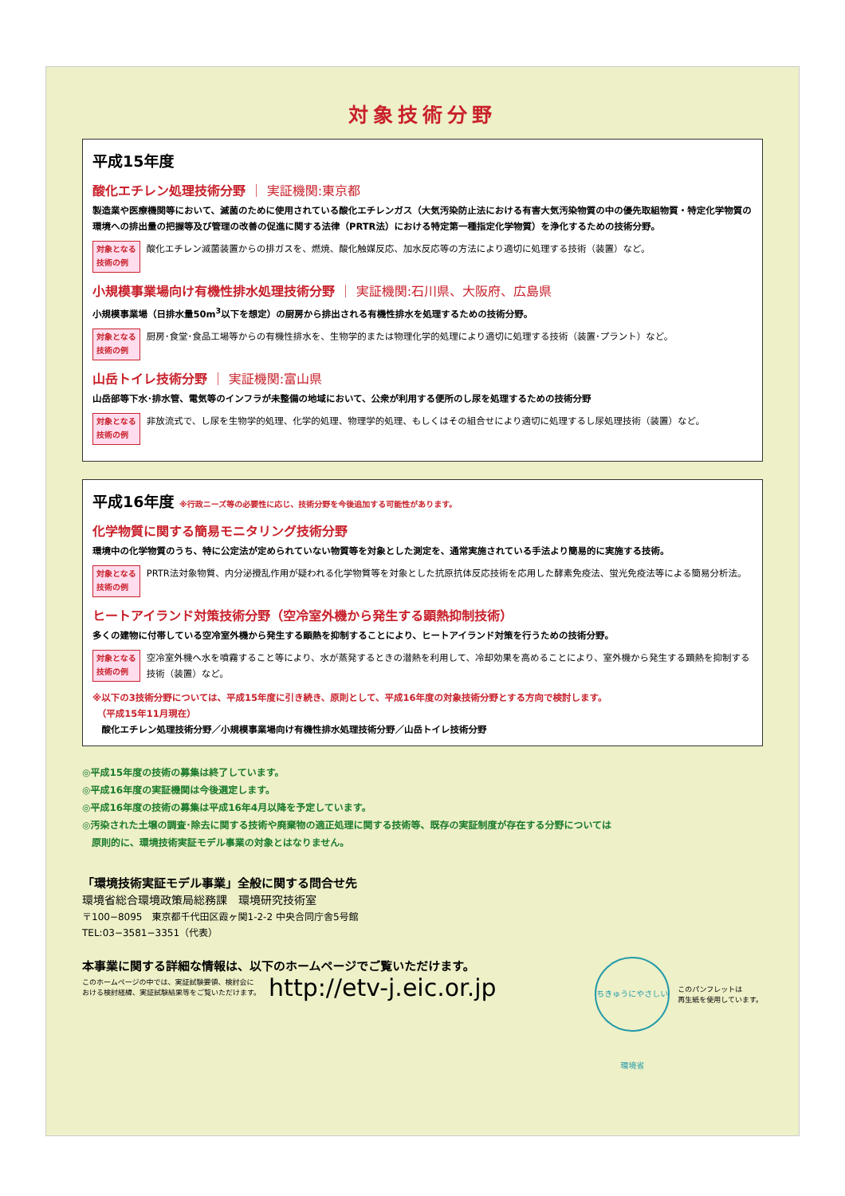対象技術分野
平成15年度
酸化エチレン処理技術分野 ｜ 実証機関:東京都
製造業や医療機関等において、滅菌のために使用されている酸化エチレンガス（大気汚染防止法における有害大気汚染物質の中の優先取組物質・特定化学物質の環境への排出量の把握等及び管理の改善の促進に関する法律（PRTR法）における特定第一種指定化学物質）を浄化するための技術分野。
対象となる
技術の例
酸化エチレン滅菌装置からの排ガスを、燃焼、酸化触媒反応、加水反応等の方法により適切に処理する技術（装置）など。
小規模事業場向け有機性排水処理技術分野 ｜ 実証機関:石川県、大阪府、広島県
小規模事業場（日排水量50m<sup>3</sup>以下を想定）の厨房から排出される有機性排水を処理するための技術分野。
対象となる
技術の例
厨房･食堂･食品工場等からの有機性排水を、生物学的または物理化学的処理により適切に処理する技術（装置･プラント）など。
山岳トイレ技術分野 ｜ 実証機関:富山県
山岳部等下水･排水管、電気等のインフラが未整備の地域において、公衆が利用する便所のし尿を処理するための技術分野
対象となる
技術の例
非放流式で、し尿を生物学的処理、化学的処理、物理学的処理、もしくはその組合せにより適切に処理するし尿処理技術（装置）など。
平成16年度 ※行政ニーズ等の必要性に応じ、技術分野を今後追加する可能性があります。
化学物質に関する簡易モニタリング技術分野
環境中の化学物質のうち、特に公定法が定められていない物質等を対象とした測定を、通常実施されている手法より簡易的に実施する技術。
対象となる
技術の例
PRTR法対象物質、内分泌攪乱作用が疑われる化学物質等を対象とした抗原抗体反応技術を応用した酵素免疫法、蛍光免疫法等による簡易分析法。
ヒートアイランド対策技術分野（空冷室外機から発生する顕熱抑制技術）
多くの建物に付帯している空冷室外機から発生する顕熱を抑制することにより、ヒートアイランド対策を行うための技術分野。
対象となる
技術の例
空冷室外機へ水を噴霧すること等により、水が蒸発するときの潜熱を利用して、冷却効果を高めることにより、室外機から発生する顕熱を抑制する技術（装置）など。
※以下の3技術分野については、平成15年度に引き続き、原則として、平成16年度の対象技術分野とする方向で検討します。
　（平成15年11月現在）
　酸化エチレン処理技術分野／小規模事業場向け有機性排水処理技術分野／山岳トイレ技術分野
◎平成15年度の技術の募集は終了しています。
◎平成16年度の実証機関は今後選定します。
◎平成16年度の技術の募集は平成16年4月以降を予定しています。
◎汚染された土壌の調査･除去に関する技術や廃棄物の適正処理に関する技術等、既存の実証制度が存在する分野については
　原則的に、環境技術実証モデル事業の対象とはなりません。
「環境技術実証モデル事業」全般に関する問合せ先
環境省総合環境政策局総務課　環境研究技術室
〒100−8095　東京都千代田区霞ヶ関1-2-2 中央合同庁舎5号館
TEL:03−3581−3351（代表）
本事業に関する詳細な情報は、以下のホームページでご覧いただけます。
このホームページの中では、実証試験要領、検討会に
おける検討経緯、実証試験結果等をご覧いただけます。 http://etv-j.eic.or.jp
ちきゅうにやさしい 環境省
このパンフレットは
再生紙を使用しています。